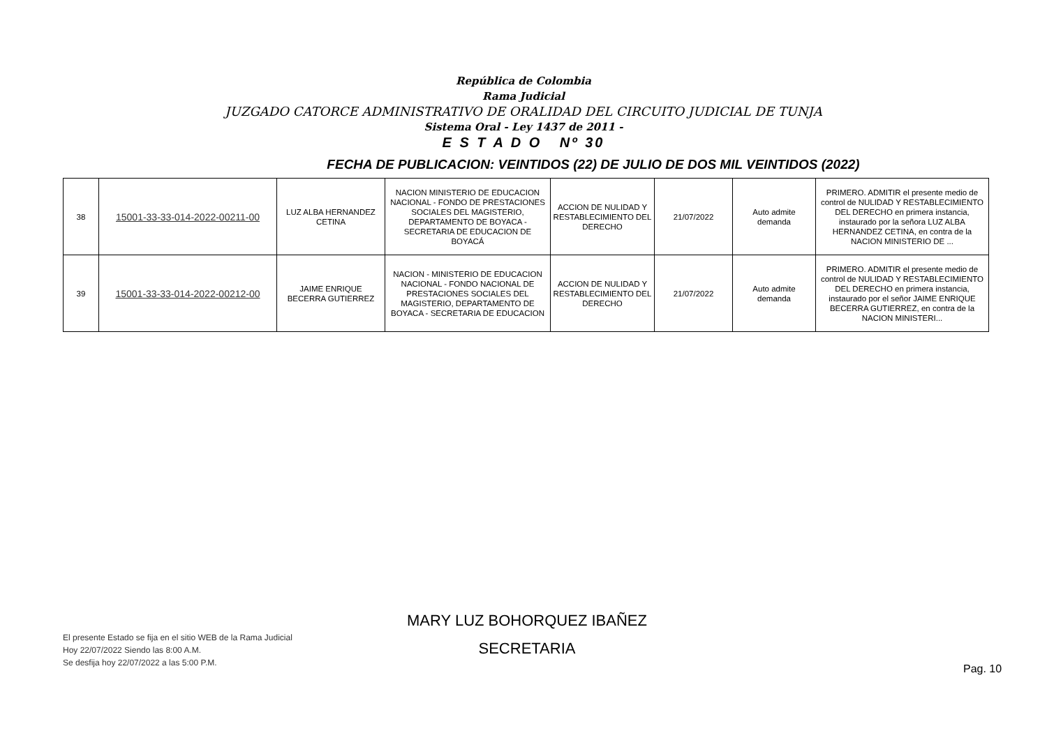República de Colombia
Rama Judicial
JUZGADO CATORCE ADMINISTRATIVO DE ORALIDAD DEL CIRCUITO JUDICIAL DE TUNJA
Sistema Oral - Ley 1437 de 2011 -
E S T A D O Nº 30
FECHA DE PUBLICACION: VEINTIDOS (22) DE JULIO DE DOS MIL VEINTIDOS (2022)
| 38 | 15001-33-33-014-2022-00211-00 | LUZ ALBA HERNANDEZ CETINA | NACION MINISTERIO DE EDUCACION NACIONAL - FONDO DE PRESTACIONES SOCIALES DEL MAGISTERIO, DEPARTAMENTO DE BOYACA - SECRETARIA DE EDUCACION DE BOYACÁ | ACCION DE NULIDAD Y RESTABLECIMIENTO DEL DERECHO | 21/07/2022 | Auto admite demanda | PRIMERO. ADMITIR el presente medio de control de NULIDAD Y RESTABLECIMIENTO DEL DERECHO en primera instancia, instaurado por la señora LUZ ALBA HERNANDEZ CETINA, en contra de la NACION MINISTERIO DE ... |
| 39 | 15001-33-33-014-2022-00212-00 | JAIME ENRIQUE BECERRA GUTIERREZ | NACION - MINISTERIO DE EDUCACION NACIONAL - FONDO NACIONAL DE PRESTACIONES SOCIALES DEL MAGISTERIO, DEPARTAMENTO DE BOYACA - SECRETARIA DE EDUCACION | ACCION DE NULIDAD Y RESTABLECIMIENTO DEL DERECHO | 21/07/2022 | Auto admite demanda | PRIMERO. ADMITIR el presente medio de control de NULIDAD Y RESTABLECIMIENTO DEL DERECHO en primera instancia, instaurado por el señor JAIME ENRIQUE BECERRA GUTIERREZ, en contra de la NACION MINISTERI... |
MARY LUZ BOHORQUEZ IBAÑEZ
SECRETARIA
El presente Estado se fija en el sitio WEB de la Rama Judicial
Hoy 22/07/2022 Siendo las 8:00 A.M.
Se desfija hoy 22/07/2022 a las 5:00 P.M.
Pag. 10